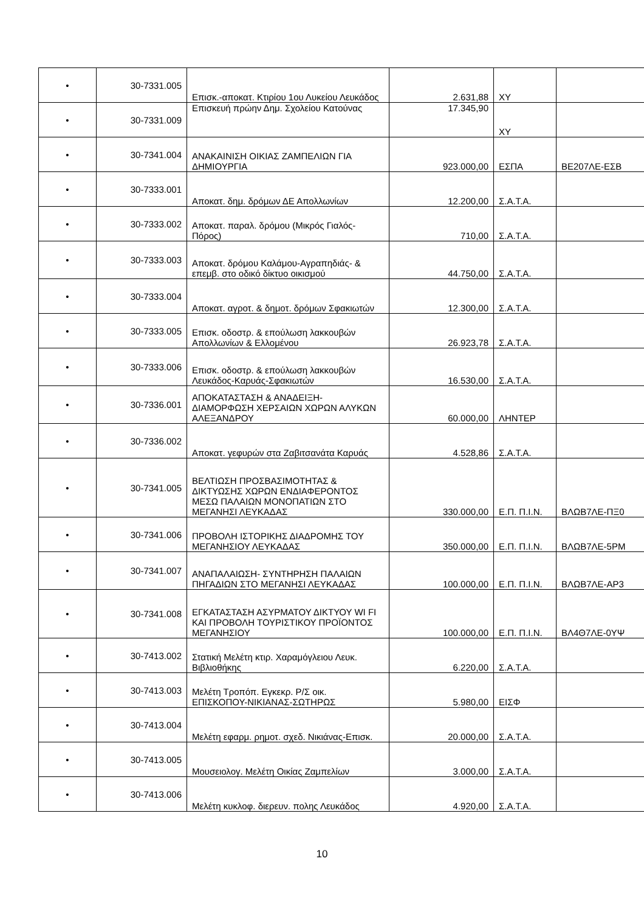| • | 30-7331.005 | Επισκ.-αποκατ. Κτιρίου 1ου Λυκείου Λευκάδος | 2.631,88 | ΧΥ | |
| • | 30-7331.009 | Επισκευή πρώην Δημ. Σχολείου Κατούνας | 17.345,90 | ΧΥ | |
| • | 30-7341.004 | ΑΝΑΚΑΙΝΙΣΗ ΟΙΚΙΑΣ ΖΑΜΠΕΛΙΩΝ ΓΙΑ ΔΗΜΙΟΥΡΓΙΑ | 923.000,00 | ΕΣΠΑ | ΒΕ207ΛΕ-ΕΣΒ |
| • | 30-7333.001 | Αποκατ. δημ. δρόμων ΔΕ Απολλωνίων | 12.200,00 | Σ.Α.Τ.Α. | |
| • | 30-7333.002 | Αποκατ. παραλ. δρόμου (Μικρός Γιαλός-Πόρος) | 710,00 | Σ.Α.Τ.Α. | |
| • | 30-7333.003 | Αποκατ. δρόμου Καλάμου-Αγραπηδιάς- & επεμβ. στο οδικό δίκτυο οικισμού | 44.750,00 | Σ.Α.Τ.Α. | |
| • | 30-7333.004 | Αποκατ. αγροτ. & δημοτ. δρόμων Σφακιωτών | 12.300,00 | Σ.Α.Τ.Α. | |
| • | 30-7333.005 | Επισκ. οδοστρ. & επούλωση λακκουβών Απολλωνίων & Ελλομένου | 26.923,78 | Σ.Α.Τ.Α. | |
| • | 30-7333.006 | Επισκ. οδοστρ. & επούλωση λακκουβών Λευκάδος-Καρυάς-Σφακιωτών | 16.530,00 | Σ.Α.Τ.Α. | |
| • | 30-7336.001 | ΑΠΟΚΑΤΑΣΤΑΣΗ & ΑΝΑΔΕΙΞΗ-ΔΙΑΜΟΡΦΩΣΗ ΧΕΡΣΑΙΩΝ ΧΩΡΩΝ ΑΛΥΚΩΝ ΑΛΕΞΑΝΔΡΟΥ | 60.000,00 | ΛΗΝΤΕΡ | |
| • | 30-7336.002 | Αποκατ. γεφυρών στα Ζαβιτσανάτα Καρυάς | 4.528,86 | Σ.Α.Τ.Α. | |
| • | 30-7341.005 | ΒΕΛΤΙΩΣΗ ΠΡΟΣΒΑΣΙΜΟΤΗΤΑΣ & ΔΙΚΤΥΩΣΗΣ ΧΩΡΩΝ ΕΝΔΙΑΦΕΡΟΝΤΟΣ ΜΕΣΩ ΠΑΛΑΙΩΝ ΜΟΝΟΠΑΤΙΩΝ ΣΤΟ ΜΕΓΑΝΗΣΙ ΛΕΥΚΑΔΑΣ | 330.000,00 | Ε.Π. Π.Ι.Ν. | ΒΛΩΒ7ΛΕ-ΠΞ0 |
| • | 30-7341.006 | ΠΡΟΒΟΛΗ ΙΣΤΟΡΙΚΗΣ ΔΙΑΔΡΟΜΗΣ ΤΟΥ ΜΕΓΑΝΗΣΙΟΥ ΛΕΥΚΑΔΑΣ | 350.000,00 | Ε.Π. Π.Ι.Ν. | ΒΛΩΒ7ΛΕ-5ΡΜ |
| • | 30-7341.007 | ΑΝΑΠΑΛΑΙΩΣΗ- ΣΥΝΤΗΡΗΣΗ ΠΑΛΑΙΩΝ ΠΗΓΑΔΙΩΝ ΣΤΟ ΜΕΓΑΝΗΣΙ ΛΕΥΚΑΔΑΣ | 100.000,00 | Ε.Π. Π.Ι.Ν. | ΒΛΩΒ7ΛΕ-ΑΡ3 |
| • | 30-7341.008 | ΕΓΚΑΤΑΣΤΑΣΗ ΑΣΥΡΜΑΤΟΥ ΔΙΚΤΥΟΥ WI FI ΚΑΙ ΠΡΟΒΟΛΗ ΤΟΥΡΙΣΤΙΚΟΥ ΠΡΟΪΟΝΤΟΣ ΜΕΓΑΝΗΣΙΟΥ | 100.000,00 | Ε.Π. Π.Ι.Ν. | ΒΛ4Θ7ΛΕ-0ΥΨ |
| • | 30-7413.002 | Στατική Μελέτη κτιρ. Χαραμόγλειου Λευκ. Βιβλιοθήκης | 6.220,00 | Σ.Α.Τ.Α. | |
| • | 30-7413.003 | Μελέτη Τροπόπ. Εγκεκρ. Ρ/Σ οικ. ΕΠΙΣΚΟΠΟΥ-ΝΙΚΙΑΝΑΣ-ΣΩΤΗΡΩΣ | 5.980,00 | ΕΙΣΦ | |
| • | 30-7413.004 | Μελέτη εφαρμ. ρημοτ. σχεδ. Νικιάνας-Επισκ. | 20.000,00 | Σ.Α.Τ.Α. | |
| • | 30-7413.005 | Μουσειολογ. Μελέτη Οικίας Ζαμπελίων | 3.000,00 | Σ.Α.Τ.Α. | |
| • | 30-7413.006 | Μελέτη κυκλοφ. διερευν. πολης Λευκάδος | 4.920,00 | Σ.Α.Τ.Α. | |
10